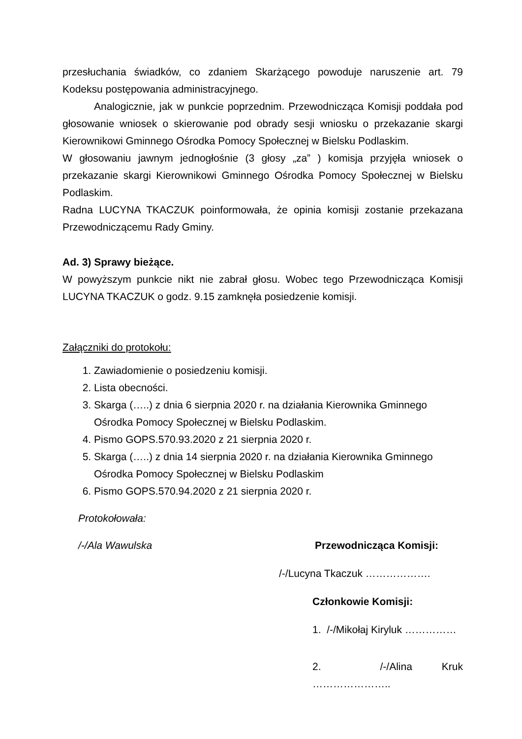przesłuchania świadków, co zdaniem Skarżącego powoduje naruszenie art. 79 Kodeksu postępowania administracyjnego.
Analogicznie, jak w punkcie poprzednim. Przewodnicząca Komisji poddała pod głosowanie wniosek o skierowanie pod obrady sesji wniosku o przekazanie skargi Kierownikowi Gminnego Ośrodka Pomocy Społecznej w Bielsku Podlaskim.
W głosowaniu jawnym jednogłośnie (3 głosy „za” ) komisja przyjęła wniosek o przekazanie skargi Kierownikowi Gminnego Ośrodka Pomocy Społecznej w Bielsku Podlaskim.
Radna LUCYNA TKACZUK poinformowała, że opinia komisji zostanie przekazana Przewodniczącemu Rady Gminy.
Ad. 3) Sprawy bieżące.
W powyższym punkcie nikt nie zabrał głosu. Wobec tego Przewodnicząca Komisji LUCYNA TKACZUK o godz. 9.15 zamknęła posiedzenie komisji.
Załączniki do protokołu:
1. Zawiadomienie o posiedzeniu komisji.
2. Lista obecności.
3. Skarga (…..) z dnia 6 sierpnia 2020 r. na działania Kierownika Gminnego Ośrodka Pomocy Społecznej w Bielsku Podlaskim.
4. Pismo GOPS.570.93.2020 z 21 sierpnia 2020 r.
5. Skarga (…..) z dnia 14 sierpnia 2020 r. na działania Kierownika Gminnego Ośrodka Pomocy Społecznej w Bielsku Podlaskim
6. Pismo GOPS.570.94.2020 z 21 sierpnia 2020 r.
Protokołowała:
/-/Ala Wawulska Przewodnicząca Komisji:
/-/Lucyna Tkaczuk ……………….
Członkowie Komisji:
1. /-/Mikołaj Kiryluk ……………
2. /-/Alina Kruk …………………..